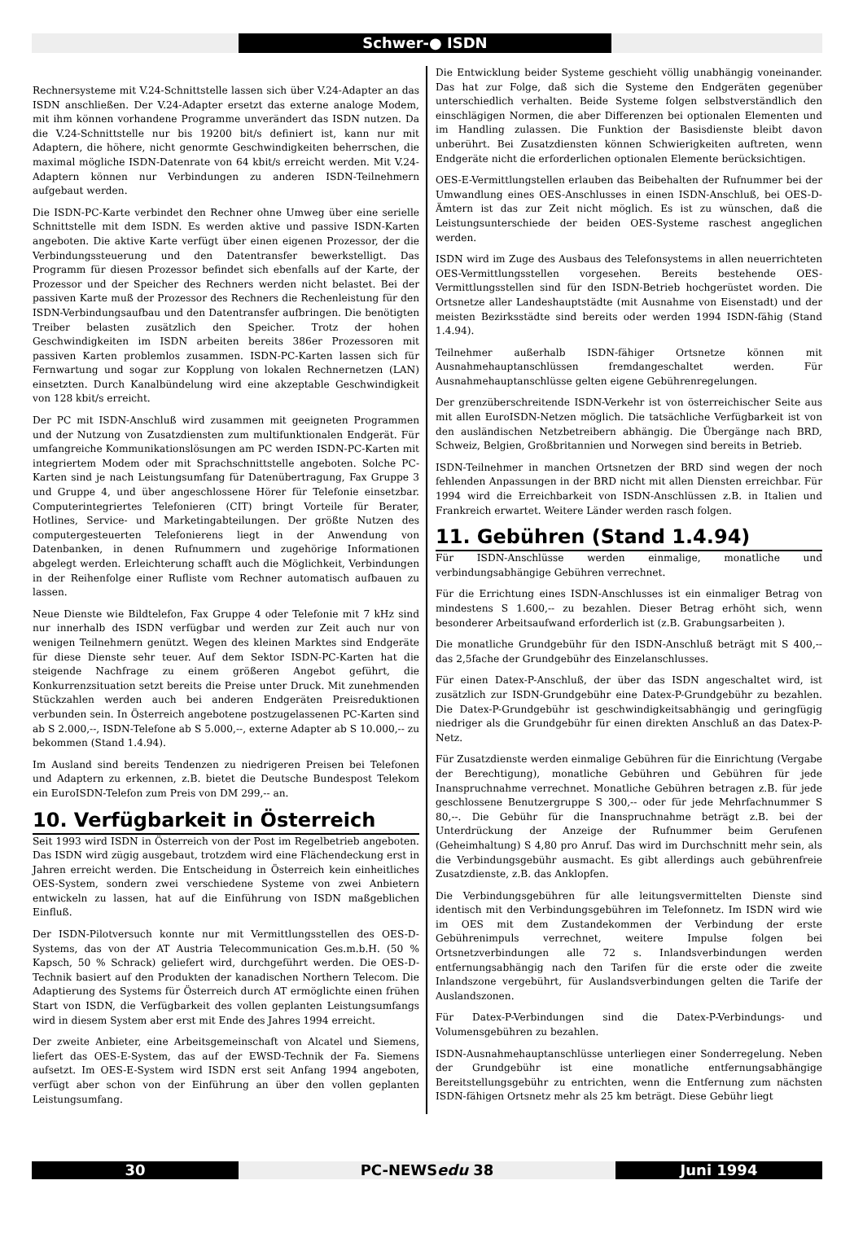Schwer-● ISDN
Rechnersysteme mit V.24-Schnittstelle lassen sich über V.24-Adapter an das ISDN anschließen. Der V.24-Adapter ersetzt das externe analoge Modem, mit ihm können vorhandene Programme unverändert das ISDN nutzen. Da die V.24-Schnittstelle nur bis 19200 bit/s definiert ist, kann nur mit Adaptern, die höhere, nicht genormte Geschwindigkeiten beherrschen, die maximal mögliche ISDN-Datenrate von 64 kbit/s erreicht werden. Mit V.24-Adaptern können nur Verbindungen zu anderen ISDN-Teilnehmern aufgebaut werden.
Die ISDN-PC-Karte verbindet den Rechner ohne Umweg über eine serielle Schnittstelle mit dem ISDN. Es werden aktive und passive ISDN-Karten angeboten. Die aktive Karte verfügt über einen eigenen Prozessor, der die Verbindungssteuerung und den Datentransfer bewerkstelligt. Das Programm für diesen Prozessor befindet sich ebenfalls auf der Karte, der Prozessor und der Speicher des Rechners werden nicht belastet. Bei der passiven Karte muß der Prozessor des Rechners die Rechenleistung für den ISDN-Verbindungsaufbau und den Datentransfer aufbringen. Die benötigten Treiber belasten zusätzlich den Speicher. Trotz der hohen Geschwindigkeiten im ISDN arbeiten bereits 386er Prozessoren mit passiven Karten problemlos zusammen. ISDN-PC-Karten lassen sich für Fernwartung und sogar zur Kopplung von lokalen Rechnernetzen (LAN) einsetzten. Durch Kanalbündelung wird eine akzeptable Geschwindigkeit von 128 kbit/s erreicht.
Der PC mit ISDN-Anschluß wird zusammen mit geeigneten Programmen und der Nutzung von Zusatzdiensten zum multifunktionalen Endgerät. Für umfangreiche Kommunikationslösungen am PC werden ISDN-PC-Karten mit integriertem Modem oder mit Sprachschnittstelle angeboten. Solche PC-Karten sind je nach Leistungsumfang für Datenübertragung, Fax Gruppe 3 und Gruppe 4, und über angeschlossene Hörer für Telefonie einsetzbar. Computerintegriertes Telefonieren (CIT) bringt Vorteile für Berater, Hotlines, Service- und Marketingabteilungen. Der größte Nutzen des computergesteuerten Telefonierens liegt in der Anwendung von Datenbanken, in denen Rufnummern und zugehörige Informationen abgelegt werden. Erleichterung schafft auch die Möglichkeit, Verbindungen in der Reihenfolge einer Rufliste vom Rechner automatisch aufbauen zu lassen.
Neue Dienste wie Bildtelefon, Fax Gruppe 4 oder Telefonie mit 7 kHz sind nur innerhalb des ISDN verfügbar und werden zur Zeit auch nur von wenigen Teilnehmern genützt. Wegen des kleinen Marktes sind Endgeräte für diese Dienste sehr teuer. Auf dem Sektor ISDN-PC-Karten hat die steigende Nachfrage zu einem größeren Angebot geführt, die Konkurrenzsituation setzt bereits die Preise unter Druck. Mit zunehmenden Stückzahlen werden auch bei anderen Endgeräten Preisreduktionen verbunden sein. In Österreich angebotene postzugelassenen PC-Karten sind ab S 2.000,--, ISDN-Telefone ab S 5.000,--, externe Adapter ab S 10.000,-- zu bekommen (Stand 1.4.94).
Im Ausland sind bereits Tendenzen zu niedrigeren Preisen bei Telefonen und Adaptern zu erkennen, z.B. bietet die Deutsche Bundespost Telekom ein EuroISDN-Telefon zum Preis von DM 299,-- an.
10. Verfügbarkeit in Österreich
Seit 1993 wird ISDN in Österreich von der Post im Regelbetrieb angeboten. Das ISDN wird zügig ausgebaut, trotzdem wird eine Flächendeckung erst in Jahren erreicht werden. Die Entscheidung in Österreich kein einheitliches OES-System, sondern zwei verschiedene Systeme von zwei Anbietern entwickeln zu lassen, hat auf die Einführung von ISDN maßgeblichen Einfluß.
Der ISDN-Pilotversuch konnte nur mit Vermittlungsstellen des OES-D-Systems, das von der AT Austria Telecommunication Ges.m.b.H. (50 % Kapsch, 50 % Schrack) geliefert wird, durchgeführt werden. Die OES-D-Technik basiert auf den Produkten der kanadischen Northern Telecom. Die Adaptierung des Systems für Österreich durch AT ermöglichte einen frühen Start von ISDN, die Verfügbarkeit des vollen geplanten Leistungsumfangs wird in diesem System aber erst mit Ende des Jahres 1994 erreicht.
Der zweite Anbieter, eine Arbeitsgemeinschaft von Alcatel und Siemens, liefert das OES-E-System, das auf der EWSD-Technik der Fa. Siemens aufsetzt. Im OES-E-System wird ISDN erst seit Anfang 1994 angeboten, verfügt aber schon von der Einführung an über den vollen geplanten Leistungsumfang.
Die Entwicklung beider Systeme geschieht völlig unabhängig voneinander. Das hat zur Folge, daß sich die Systeme den Endgeräten gegenüber unterschiedlich verhalten. Beide Systeme folgen selbstverständlich den einschlägigen Normen, die aber Differenzen bei optionalen Elementen und im Handling zulassen. Die Funktion der Basisdienste bleibt davon unberührt. Bei Zusatzdiensten können Schwierigkeiten auftreten, wenn Endgeräte nicht die erforderlichen optionalen Elemente berücksichtigen.
OES-E-Vermittlungstellen erlauben das Beibehalten der Rufnummer bei der Umwandlung eines OES-Anschlusses in einen ISDN-Anschluß, bei OES-D-Ämtern ist das zur Zeit nicht möglich. Es ist zu wünschen, daß die Leistungsunterschiede der beiden OES-Systeme raschest angeglichen werden.
ISDN wird im Zuge des Ausbaus des Telefonsystems in allen neuerrichteten OES-Vermittlungsstellen vorgesehen. Bereits bestehende OES-Vermittlungsstellen sind für den ISDN-Betrieb hochgerüstet worden. Die Ortsnetze aller Landeshauptstädte (mit Ausnahme von Eisenstadt) und der meisten Bezirksstädte sind bereits oder werden 1994 ISDN-fähig (Stand 1.4.94).
Teilnehmer außerhalb ISDN-fähiger Ortsnetze können mit Ausnahmehauptanschlüssen fremdangeschaltet werden. Für Ausnahmehauptanschlüsse gelten eigene Gebührenregelungen.
Der grenzüberschreitende ISDN-Verkehr ist von österreichischer Seite aus mit allen EuroISDN-Netzen möglich. Die tatsächliche Verfügbarkeit ist von den ausländischen Netzbetreibern abhängig. Die Übergänge nach BRD, Schweiz, Belgien, Großbritannien und Norwegen sind bereits in Betrieb.
ISDN-Teilnehmer in manchen Ortsnetzen der BRD sind wegen der noch fehlenden Anpassungen in der BRD nicht mit allen Diensten erreichbar. Für 1994 wird die Erreichbarkeit von ISDN-Anschlüssen z.B. in Italien und Frankreich erwartet. Weitere Länder werden rasch folgen.
11. Gebühren (Stand 1.4.94)
Für ISDN-Anschlüsse werden einmalige, monatliche und verbindungsabhängige Gebühren verrechnet.
Für die Errichtung eines ISDN-Anschlusses ist ein einmaliger Betrag von mindestens S 1.600,-- zu bezahlen. Dieser Betrag erhöht sich, wenn besonderer Arbeitsaufwand erforderlich ist (z.B. Grabungsarbeiten ).
Die monatliche Grundgebühr für den ISDN-Anschluß beträgt mit S 400,-- das 2,5fache der Grundgebühr des Einzelanschlusses.
Für einen Datex-P-Anschluß, der über das ISDN angeschaltet wird, ist zusätzlich zur ISDN-Grundgebühr eine Datex-P-Grundgebühr zu bezahlen. Die Datex-P-Grundgebühr ist geschwindigkeitsabhängig und geringfügig niedriger als die Grundgebühr für einen direkten Anschluß an das Datex-P-Netz.
Für Zusatzdienste werden einmalige Gebühren für die Einrichtung (Vergabe der Berechtigung), monatliche Gebühren und Gebühren für jede Inanspruchnahme verrechnet. Monatliche Gebühren betragen z.B. für jede geschlossene Benutzergruppe S 300,-- oder für jede Mehrfachnummer S 80,--. Die Gebühr für die Inanspruchnahme beträgt z.B. bei der Unterdrückung der Anzeige der Rufnummer beim Gerufenen (Geheimhaltung) S 4,80 pro Anruf. Das wird im Durchschnitt mehr sein, als die Verbindungsgebühr ausmacht. Es gibt allerdings auch gebührenfreie Zusatzdienste, z.B. das Anklopfen.
Die Verbindungsgebühren für alle leitungsvermittelten Dienste sind identisch mit den Verbindungsgebühren im Telefonnetz. Im ISDN wird wie im OES mit dem Zustandekommen der Verbindung der erste Gebührenimpuls verrechnet, weitere Impulse folgen bei Ortsnetzverbindungen alle 72 s. Inlandsverbindungen werden entfernungsabhängig nach den Tarifen für die erste oder die zweite Inlandszone vergebührt, für Auslandsverbindungen gelten die Tarife der Auslandszonen.
Für Datex-P-Verbindungen sind die Datex-P-Verbindungs- und Volumensgebühren zu bezahlen.
ISDN-Ausnahmehauptanschlüsse unterliegen einer Sonderregelung. Neben der Grundgebühr ist eine monatliche entfernungsabhängige Bereitstellungsgebühr zu entrichten, wenn die Entfernung zum nächsten ISDN-fähigen Ortsnetz mehr als 25 km beträgt. Diese Gebühr liegt
30 PC-NEWSedu 38 Juni 1994